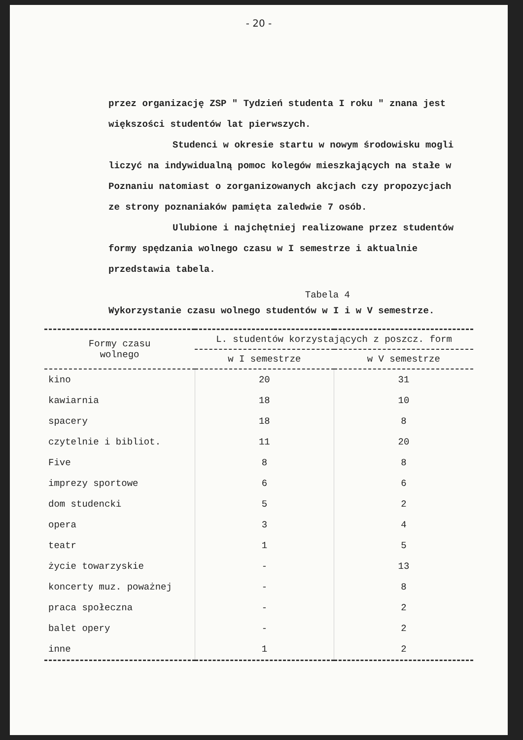- 20 -
przez organizację ZSP " Tydzień studenta I roku " znana jest większości studentów lat pierwszych.
Studenci w okresie startu w nowym środowisku mogli liczyć na indywidualną pomoc kolegów mieszkających na stałe w Poznaniu natomiast o zorganizowanych akcjach czy propozycjach ze strony poznaniaków pamięta zaledwie 7 osób.
Ulubione i najchętniej realizowane przez studentów formy spędzania wolnego czasu w I semestrze i aktualnie przedstawia tabela.
Tabela 4
Wykorzystanie czasu wolnego studentów w I i w V semestrze.
| Formy czasu wolnego | L. studentów korzystających z poszcz. form | |
| --- | --- | --- |
| | w I semestrze | w V semestrze |
| kino | 20 | 31 |
| kawiarnia | 18 | 10 |
| spacery | 18 | 8 |
| czytelnie i bibliot. | 11 | 20 |
| Five | 8 | 8 |
| imprezy sportowe | 6 | 6 |
| dom studencki | 5 | 2 |
| opera | 3 | 4 |
| teatr | 1 | 5 |
| życie towarzyskie | - | 13 |
| koncerty muz. poważnej | - | 8 |
| praca społeczna | - | 2 |
| balet opery | - | 2 |
| inne | 1 | 2 |